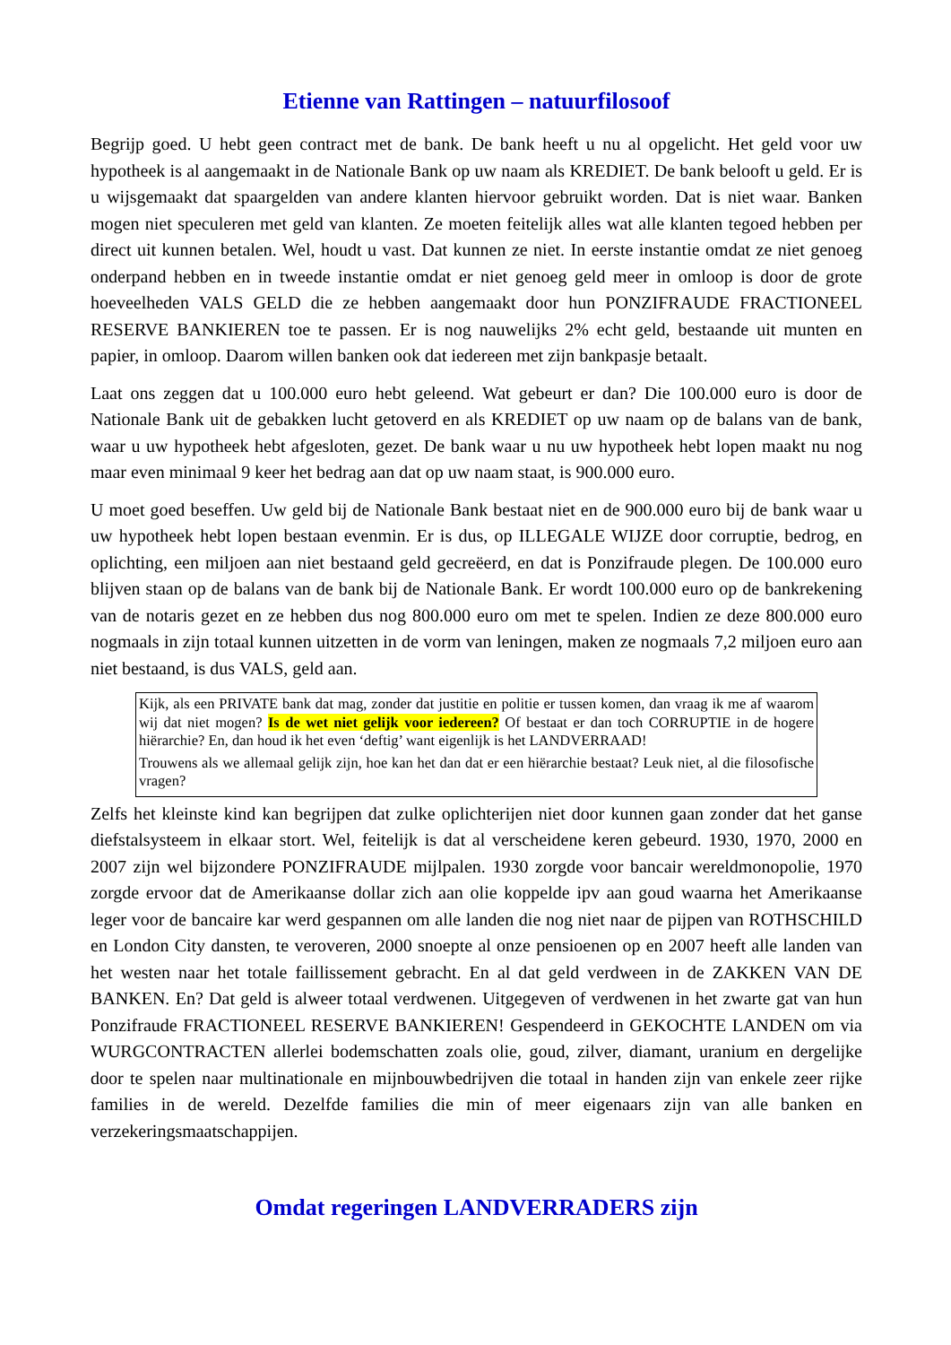Etienne van Rattingen – natuurfilosoof
Begrijp goed. U hebt geen contract met de bank. De bank heeft u nu al opgelicht. Het geld voor uw hypotheek is al aangemaakt in de Nationale Bank op uw naam als KREDIET. De bank belooft u geld. Er is u wijsgemaakt dat spaargelden van andere klanten hiervoor gebruikt worden. Dat is niet waar. Banken mogen niet speculeren met geld van klanten. Ze moeten feitelijk alles wat alle klanten tegoed hebben per direct uit kunnen betalen. Wel, houdt u vast. Dat kunnen ze niet. In eerste instantie omdat ze niet genoeg onderpand hebben en in tweede instantie omdat er niet genoeg geld meer in omloop is door de grote hoeveelheden VALS GELD die ze hebben aangemaakt door hun PONZIFRAUDE FRACTIONEEL RESERVE BANKIEREN toe te passen. Er is nog nauwelijks 2% echt geld, bestaande uit munten en papier, in omloop. Daarom willen banken ook dat iedereen met zijn bankpasje betaalt.
Laat ons zeggen dat u 100.000 euro hebt geleend. Wat gebeurt er dan? Die 100.000 euro is door de Nationale Bank uit de gebakken lucht getoverd en als KREDIET op uw naam op de balans van de bank, waar u uw hypotheek hebt afgesloten, gezet. De bank waar u nu uw hypotheek hebt lopen maakt nu nog maar even minimaal 9 keer het bedrag aan dat op uw naam staat, is 900.000 euro.
U moet goed beseffen. Uw geld bij de Nationale Bank bestaat niet en de 900.000 euro bij de bank waar u uw hypotheek hebt lopen bestaan evenmin. Er is dus, op ILLEGALE WIJZE door corruptie, bedrog, en oplichting, een miljoen aan niet bestaand geld gecreëerd, en dat is Ponzifraude plegen. De 100.000 euro blijven staan op de balans van de bank bij de Nationale Bank. Er wordt 100.000 euro op de bankrekening van de notaris gezet en ze hebben dus nog 800.000 euro om met te spelen. Indien ze deze 800.000 euro nogmaals in zijn totaal kunnen uitzetten in de vorm van leningen, maken ze nogmaals 7,2 miljoen euro aan niet bestaand, is dus VALS, geld aan.
Kijk, als een PRIVATE bank dat mag, zonder dat justitie en politie er tussen komen, dan vraag ik me af waarom wij dat niet mogen? Is de wet niet gelijk voor iedereen? Of bestaat er dan toch CORRUPTIE in de hogere hiërarchie? En, dan houd ik het even ‘deftig’ want eigenlijk is het LANDVERRAAD!
Trouwens als we allemaal gelijk zijn, hoe kan het dan dat er een hiërarchie bestaat? Leuk niet, al die filosofische vragen?
Zelfs het kleinste kind kan begrijpen dat zulke oplichterijen niet door kunnen gaan zonder dat het ganse diefstalsysteem in elkaar stort. Wel, feitelijk is dat al verscheidene keren gebeurd. 1930, 1970, 2000 en 2007 zijn wel bijzondere PONZIFRAUDE mijlpalen. 1930 zorgde voor bancair wereldmonopolie, 1970 zorgde ervoor dat de Amerikaanse dollar zich aan olie koppelde ipv aan goud waarna het Amerikaanse leger voor de bancaire kar werd gespannen om alle landen die nog niet naar de pijpen van ROTHSCHILD en London City dansten, te veroveren, 2000 snoepte al onze pensioenen op en 2007 heeft alle landen van het westen naar het totale faillissement gebracht. En al dat geld verdween in de ZAKKEN VAN DE BANKEN. En? Dat geld is alweer totaal verdwenen. Uitgegeven of verdwenen in het zwarte gat van hun Ponzifraude FRACTIONEEL RESERVE BANKIEREN! Gespendeerd in GEKOCHTE LANDEN om via WURGCONTRACTEN allerlei bodemschatten zoals olie, goud, zilver, diamant, uranium en dergelijke door te spelen naar multinationale en mijnbouwbedrijven die totaal in handen zijn van enkele zeer rijke families in de wereld. Dezelfde families die min of meer eigenaars zijn van alle banken en verzekeringsmaatschappijen.
Omdat regeringen LANDVERRADERS zijn